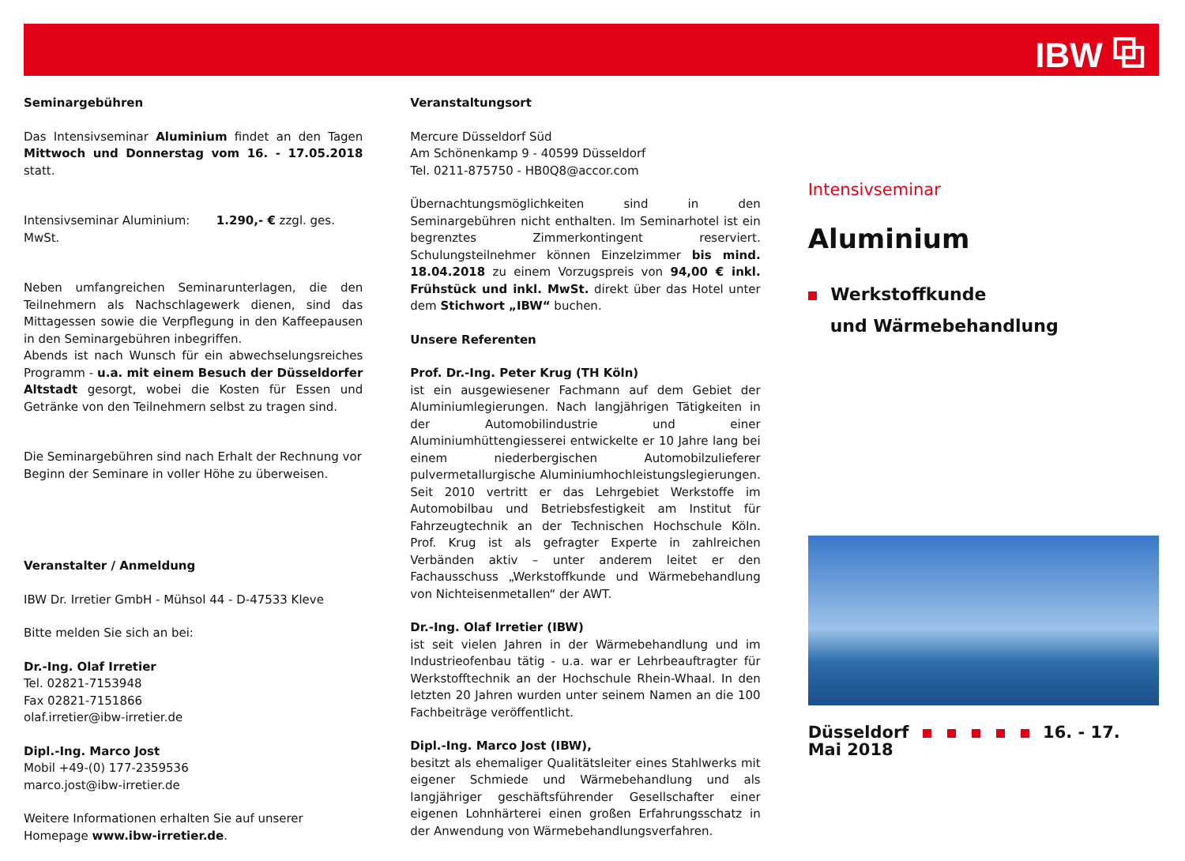IBW ⧉
Seminargebühren
Das Intensivseminar Aluminium findet an den Tagen Mittwoch und Donnerstag vom 16. - 17.05.2018 statt.
Intensivseminar Aluminium: 1.290,- € zzgl. ges. MwSt.
Neben umfangreichen Seminarunterlagen, die den Teilnehmern als Nachschlagewerk dienen, sind das Mittagessen sowie die Verpflegung in den Kaffeepausen in den Seminargebühren inbegriffen.
Abends ist nach Wunsch für ein abwechselungsreiches Programm - u.a. mit einem Besuch der Düsseldorfer Altstadt gesorgt, wobei die Kosten für Essen und Getränke von den Teilnehmern selbst zu tragen sind.
Die Seminargebühren sind nach Erhalt der Rechnung vor Beginn der Seminare in voller Höhe zu überweisen.
Veranstalter / Anmeldung
IBW Dr. Irretier GmbH - Mühsol 44 - D-47533 Kleve
Bitte melden Sie sich an bei:
Dr.-Ing. Olaf Irretier
Tel. 02821-7153948
Fax 02821-7151866
olaf.irretier@ibw-irretier.de
Dipl.-Ing. Marco Jost
Mobil +49-(0) 177-2359536
marco.jost@ibw-irretier.de
Weitere Informationen erhalten Sie auf unserer Homepage www.ibw-irretier.de.
Veranstaltungsort
Mercure Düsseldorf Süd
Am Schönenkamp 9 - 40599 Düsseldorf
Tel. 0211-875750 - HB0Q8@accor.com
Übernachtungsmöglichkeiten sind in den Seminargebühren nicht enthalten. Im Seminarhotel ist ein begrenztes Zimmerkontingent reserviert. Schulungsteilnehmer können Einzelzimmer bis mind. 18.04.2018 zu einem Vorzugspreis von 94,00 € inkl. Frühstück und inkl. MwSt. direkt über das Hotel unter dem Stichwort „IBW“ buchen.
Unsere Referenten
Prof. Dr.-Ing. Peter Krug (TH Köln)
ist ein ausgewiesener Fachmann auf dem Gebiet der Aluminiumlegierungen. Nach langjährigen Tätigkeiten in der Automobilindustrie und einer Aluminiumhüttengiesserei entwickelte er 10 Jahre lang bei einem niederbergischen Automobilzulieferer pulvermetallurgische Aluminiumhochleistungslegierungen. Seit 2010 vertritt er das Lehrgebiet Werkstoffe im Automobilbau und Betriebsfestigkeit am Institut für Fahrzeugtechnik an der Technischen Hochschule Köln. Prof. Krug ist als gefragter Experte in zahlreichen Verbänden aktiv – unter anderem leitet er den Fachausschuss „Werkstoffkunde und Wärmebehandlung von Nichteisenmetallen“ der AWT.
Dr.-Ing. Olaf Irretier (IBW)
ist seit vielen Jahren in der Wärmebehandlung und im Industrieofenbau tätig - u.a. war er Lehrbeauftragter für Werkstofftechnik an der Hochschule Rhein-Whaal. In den letzten 20 Jahren wurden unter seinem Namen an die 100 Fachbeiträge veröffentlicht.
Dipl.-Ing. Marco Jost (IBW),
besitzt als ehemaliger Qualitätsleiter eines Stahlwerks mit eigener Schmiede und Wärmebehandlung und als langjähriger geschäftsführender Gesellschafter einer eigenen Lohnhärterei einen großen Erfahrungsschatz in der Anwendung von Wärmebehandlungsverfahren.
Intensivseminar
Aluminium
Werkstoffkunde
und Wärmebehandlung
Düsseldorf 16. - 17. Mai 2018